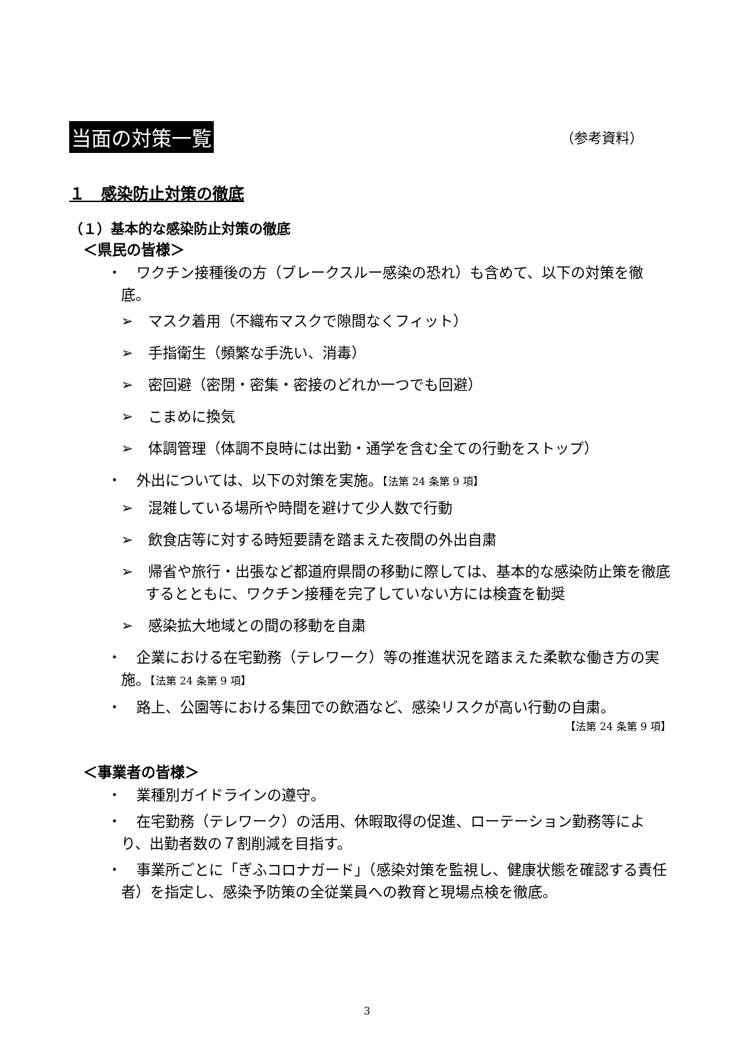当面の対策一覧
（参考資料）
１　感染防止対策の徹底
（１）基本的な感染防止対策の徹底
＜県民の皆様＞
・　ワクチン接種後の方（ブレークスルー感染の恐れ）も含めて、以下の対策を徹底。
➢　マスク着用（不織布マスクで隙間なくフィット）
➢　手指衛生（頻繁な手洗い、消毒）
➢　密回避（密閉・密集・密接のどれか一つでも回避）
➢　こまめに換気
➢　体調管理（体調不良時には出勤・通学を含む全ての行動をストップ）
・　外出については、以下の対策を実施。【法第 24 条第 9 項】
➢　混雑している場所や時間を避けて少人数で行動
➢　飲食店等に対する時短要請を踏まえた夜間の外出自粛
➢　帰省や旅行・出張など都道府県間の移動に際しては、基本的な感染防止策を徹底するとともに、ワクチン接種を完了していない方には検査を勧奨
➢　感染拡大地域との間の移動を自粛
・　企業における在宅勤務（テレワーク）等の推進状況を踏まえた柔軟な働き方の実施。【法第 24 条第 9 項】
・　路上、公園等における集団での飲酒など、感染リスクが高い行動の自粛。
【法第 24 条第 9 項】
＜事業者の皆様＞
・　業種別ガイドラインの遵守。
・　在宅勤務（テレワーク）の活用、休暇取得の促進、ローテーション勤務等により、出勤者数の７割削減を目指す。
・　事業所ごとに「ぎふコロナガード」（感染対策を監視し、健康状態を確認する責任者）を指定し、感染予防策の全従業員への教育と現場点検を徹底。
3